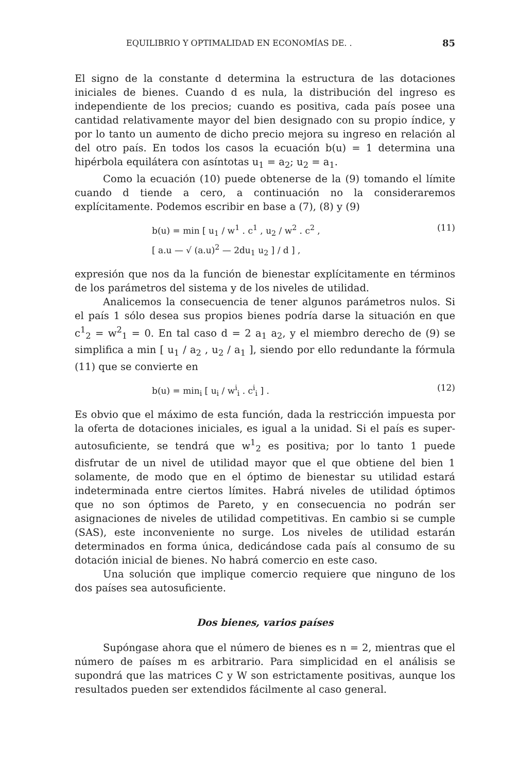EQUILIBRIO Y OPTIMALIDAD EN ECONOMÍAS DE. . 85
El signo de la constante d determina la estructura de las dotaciones iniciales de bienes. Cuando d es nula, la distribución del ingreso es independiente de los precios; cuando es positiva, cada país posee una cantidad relativamente mayor del bien designado con su propio índice, y por lo tanto un aumento de dicho precio mejora su ingreso en relación al del otro país. En todos los casos la ecuación b(u) = 1 determina una hipérbola equilátera con asíntotas u<sub>1</sub> = a<sub>2</sub>; u<sub>2</sub> = a<sub>1</sub>.
Como la ecuación (10) puede obtenerse de la (9) tomando el límite cuando d tiende a cero, a continuación no la consideraremos explícitamente. Podemos escribir en base a (7), (8) y (9)
b(u) = min [ u<sub>1</sub> / w<sup>1</sup> . c<sup>1</sup> , u<sub>2</sub> / w<sup>2</sup> . c<sup>2</sup> ,
[ a.u — √ (a.u)<sup>2</sup> — 2du<sub>1</sub> u<sub>2</sub> ] / d ] ,
(11)
expresión que nos da la función de bienestar explícitamente en términos de los parámetros del sistema y de los niveles de utilidad.
Analicemos la consecuencia de tener algunos parámetros nulos. Si el país 1 sólo desea sus propios bienes podría darse la situación en que c<sup>1</sup><sub>2</sub> = w<sup>2</sup><sub>1</sub> = 0. En tal caso d = 2 a<sub>1</sub> a<sub>2</sub>, y el miembro derecho de (9) se simplifica a min [ u<sub>1</sub> / a<sub>2</sub> , u<sub>2</sub> / a<sub>1</sub> ], siendo por ello redundante la fórmula (11) que se convierte en
b(u) = min<sub>i</sub> [ u<sub>i</sub> / w<sup>i</sup><sub>i</sub> . c<sup>i</sup><sub>i</sub> ] .
(12)
Es obvio que el máximo de esta función, dada la restricción impuesta por la oferta de dotaciones iniciales, es igual a la unidad. Si el país es super-autosuficiente, se tendrá que w<sup>1</sup><sub>2</sub> es positiva; por lo tanto 1 puede disfrutar de un nivel de utilidad mayor que el que obtiene del bien 1 solamente, de modo que en el óptimo de bienestar su utilidad estará indeterminada entre ciertos límites. Habrá niveles de utilidad óptimos que no son óptimos de Pareto, y en consecuencia no podrán ser asignaciones de niveles de utilidad competitivas. En cambio si se cumple (SAS), este inconveniente no surge. Los niveles de utilidad estarán determinados en forma única, dedicándose cada país al consumo de su dotación inicial de bienes. No habrá comercio en este caso.
Una solución que implique comercio requiere que ninguno de los dos países sea autosuficiente.
Dos bienes, varios países
Supóngase ahora que el número de bienes es n = 2, mientras que el número de países m es arbitrario. Para simplicidad en el análisis se supondrá que las matrices C y W son estrictamente positivas, aunque los resultados pueden ser extendidos fácilmente al caso general.